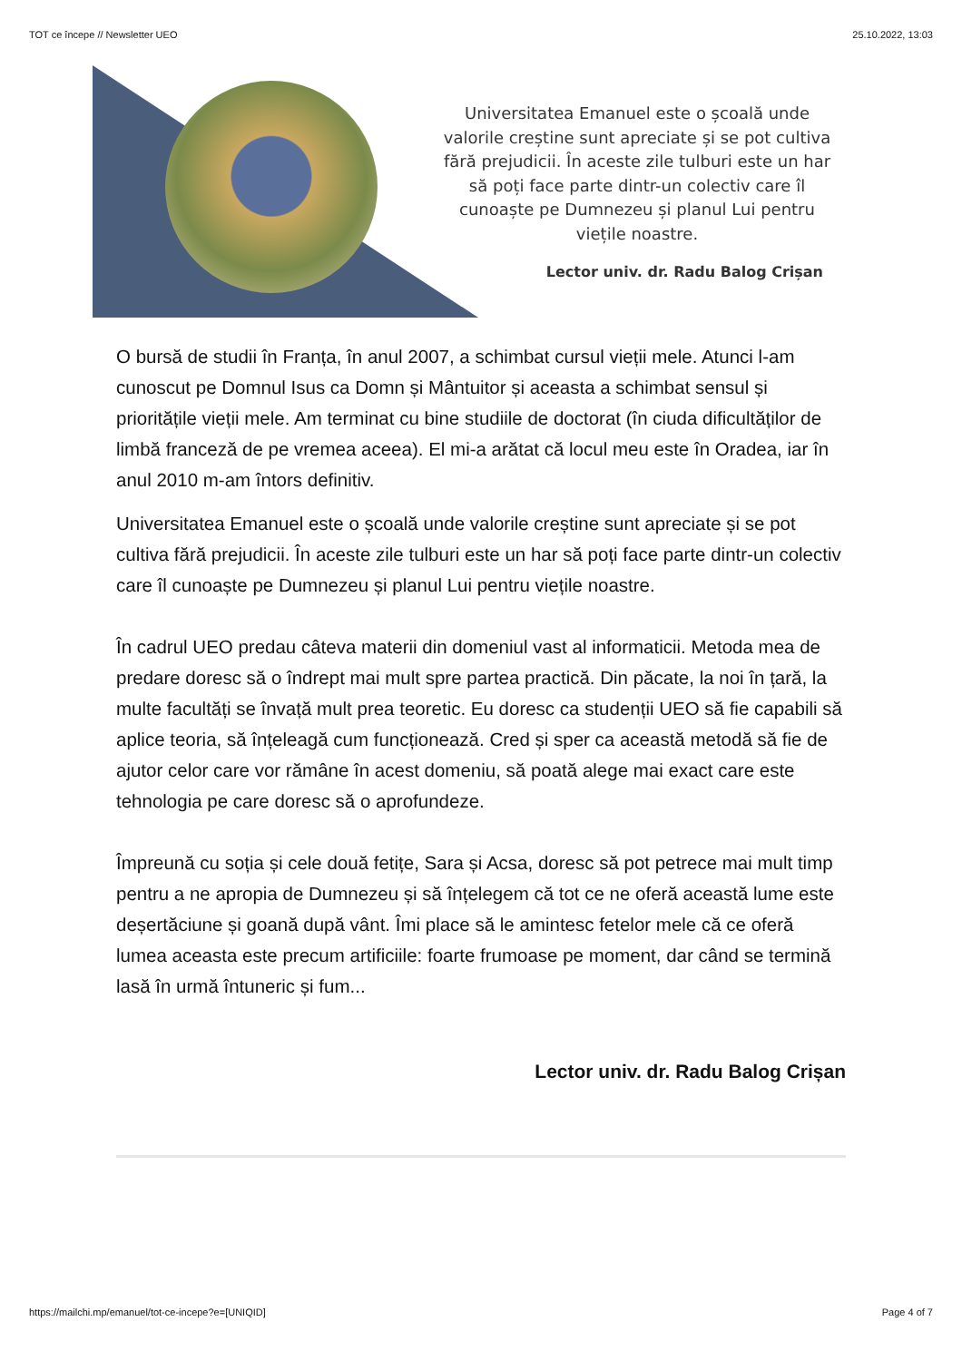TOT ce începe // Newsletter UEO 25.10.2022, 13:03
Universitatea Emanuel este o școală unde valorile creștine sunt apreciate și se pot cultiva fără prejudicii. În aceste zile tulburi este un har să poți face parte dintr-un colectiv care îl cunoaște pe Dumnezeu și planul Lui pentru viețile noastre.
Lector univ. dr. Radu Balog Crișan
O bursă de studii în Franța, în anul 2007, a schimbat cursul vieții mele. Atunci l-am cunoscut pe Domnul Isus ca Domn și Mântuitor și aceasta a schimbat sensul și prioritățile vieții mele. Am terminat cu bine studiile de doctorat (în ciuda dificultăților de limbă franceză de pe vremea aceea). El mi-a arătat că locul meu este în Oradea, iar în anul 2010 m-am întors definitiv.
Universitatea Emanuel este o școală unde valorile creștine sunt apreciate și se pot cultiva fără prejudicii. În aceste zile tulburi este un har să poți face parte dintr-un colectiv care îl cunoaște pe Dumnezeu și planul Lui pentru viețile noastre.
În cadrul UEO predau câteva materii din domeniul vast al informaticii. Metoda mea de predare doresc să o îndrept mai mult spre partea practică. Din păcate, la noi în țară, la multe facultăți se învață mult prea teoretic. Eu doresc ca studenții UEO să fie capabili să aplice teoria, să înțeleagă cum funcționează. Cred și sper ca această metodă să fie de ajutor celor care vor rămâne în acest domeniu, să poată alege mai exact care este tehnologia pe care doresc să o aprofundeze.
Împreună cu soția și cele două fetițe, Sara și Acsa, doresc să pot petrece mai mult timp pentru a ne apropia de Dumnezeu și să înțelegem că tot ce ne oferă această lume este deșertăciune și goană după vânt. Îmi place să le amintesc fetelor mele că ce oferă lumea aceasta este precum artificiile: foarte frumoase pe moment, dar când se termină lasă în urmă întuneric și fum...
Lector univ. dr. Radu Balog Crișan
https://mailchi.mp/emanuel/tot-ce-incepe?e=[UNIQID] Page 4 of 7